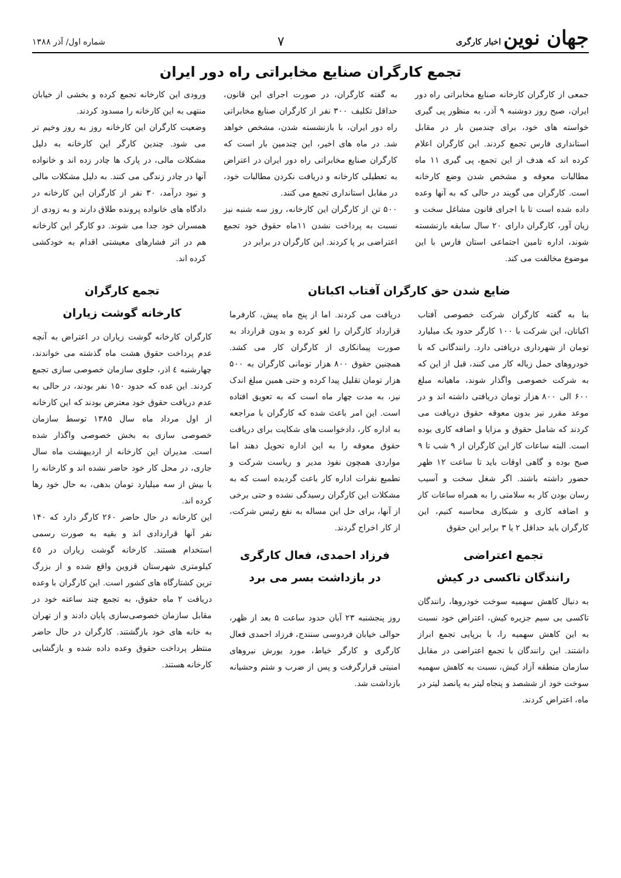جهان نوین اخبار کارگری
۷
شماره اول/ آذر ۱۳۸۸
تجمع کارگران صنایع مخابراتی راه دور ایران
جمعی از کارگران کارخانه صنایع مخابراتی راه دور ایران، صبح روز دوشنبه ۹ آذر، به منظور پی گیری خواسته های خود، برای چندمین بار در مقابل استانداری فارس تجمع کردند. این کارگران اعلام کرده اند که هدف از این تجمع، پی گیری ۱۱ ماه مطالبات معوقه و مشخص شدن وضع کارخانه است. کارگران می گویند در حالی که به آنها وعده داده شده است تا با اجرای قانون مشاغل سخت و زیان آور، کارگران دارای ۲۰ سال سابقه بازنشسته شوند، اداره تامین اجتماعی استان فارس با این موضوع مخالفت می کند.
به گفته کارگران، در صورت اجرای این قانون، حداقل تکلیف ۳۰۰ نفر از کارگران صنایع مخابراتی راه دور ایران، با بازنشسته شدن، مشخص خواهد شد. در ماه های اخیر، این چندمین بار است که کارگران صنایع مخابراتی راه دور ایران در اعتراض به تعطیلی کارخانه و دریافت نکردن مطالبات خود، در مقابل استانداری تجمع می کنند.
۵۰۰ تن از کارگران این کارخانه، روز سه شنبه نیز نسبت به پرداخت نشدن ۱۱ماه حقوق خود تجمع اعتراضی بر پا کردند. این کارگران در برابر در
ورودی این کارخانه تجمع کرده و بخشی از خیابان منتهی به این کارخانه را مسدود کردند.
وضعیت کارگران این کارخانه روز به روز وخیم تر می شود. چندین کارگر این کارخانه به دلیل مشکلات مالی، در پارک ها چادر زده اند و خانواده آنها در چادر زندگی می کنند. به دلیل مشکلات مالی و نبود درآمد، ۳۰ نفر از کارگران این کارخانه در دادگاه های خانواده پرونده طلاق دارند و به زودی از همسران خود جدا می شوند. دو کارگر این کارخانه هم در اثر فشارهای معیشتی اقدام به خودکشی کرده اند.
ضایع شدن حق کارگران آفتاب اکباتان
بنا به گفته کارگران شرکت خصوصی آفتاب اکباتان، این شرکت با ۱۰۰ کارگر حدود یک میلیارد تومان از شهرداری دریافتی دارد. رانندگانی که با خودروهای حمل زباله کار می کنند، قبل از این که به شرکت خصوصی واگذار شوند، ماهیانه مبلغ ۶۰۰ الی ۸۰۰ هزار تومان دریافتی داشته اند و در موعد مقرر نیز بدون معوقه حقوق دریافت می کردند که شامل حقوق و مزایا و اضافه کاری بوده است. البته ساعات کار این کارگران از ۹ شب تا ۹ صبح بوده و گاهی اوقات باید تا ساعت ۱۲ ظهر حضور داشته باشند. اگر شغل سخت و آسیب رسان بودن کار به سلامتی را به همراه ساعات کار و اضافه کاری و شبکاری محاسبه کنیم، این کارگران باید حداقل ۲ یا ۳ برابر این حقوق
تجمع اعتراضی
رانندگان تاکسی در کیش
به دنبال کاهش سهمیه سوخت خودروها، رانندگان تاکسی بی سیم جزیره کیش، اعتراض خود نسبت به این کاهش سهمیه را، با برپایی تجمع ابراز داشتند. این رانندگان با تجمع اعتراضی در مقابل سازمان منطقه آزاد کیش، نسبت به کاهش سهمیه سوخت خود از ششصد و پنجاه لیتر به پانصد لیتر در ماه، اعتراض کردند.
دریافت می کردند. اما از پنج ماه پیش، کارفرما قرارداد کارگران را لغو کرده و بدون قرارداد به صورت پیمانکاری از کارگران کار می کشد. همچنین حقوق ۸۰۰ هزار تومانی کارگران به ۵۰۰ هزار تومان تقلیل پیدا کرده و حتی همین مبلغ اندک نیز، به مدت چهار ماه است که به تعویق افتاده است. این امر باعث شده که کارگران با مراجعه به اداره کار، دادخواست های شکایت برای دریافت حقوق معوقه را به این اداره تحویل دهند اما مواردی همچون نفوذ مدیر و ریاست شرکت و تطمیع نفرات اداره کار باعث گردیده است که به مشکلات این کارگران رسیدگی نشده و حتی برخی از آنها، برای حل این مساله به نفع رئیس شرکت، از کار اخراج گردند.
فرزاد احمدی، فعال کارگری
در بازداشت بسر می برد
روز پنجشنبه ۲۳ آبان حدود ساعت ۵ بعد از ظهر، حوالی خیابان فردوسی سنندج، فرزاد احمدی فعال کارگری و کارگر خیاط، مورد یورش نیروهای امنیتی قرارگرفت و پس از ضرب و شتم وحشیانه بازداشت شد.
تجمع کارگران
کارخانه گوشت زیاران
کارگران کارخانه گوشت زیاران در اعتراض به آنچه عدم پرداخت حقوق هشت ماه گذشته می خواندند، چهارشنبه ٤ اذر، جلوی سازمان خصوصی سازی تجمع کردند. این عده که حدود ۱۵۰ نفر بودند، در حالی به عدم دریافت حقوق خود معترض بودند که این کارخانه از اول مرداد ماه سال ۱۳۸۵ توسط سازمان خصوصی سازی به بخش خصوصی واگذار شده است. مدیران این کارخانه از اردیبهشت ماه سال جاری، در محل کار خود حاضر نشده اند و کارخانه را با بیش از سه میلیارد تومان بدهی، به حال خود رها کرده اند.
این کارخانه در حال حاضر ۲۶۰ کارگر دارد که ۱۴۰ نفر آنها قراردادی اند و بقیه به صورت رسمی استخدام هستند. کارخانه گوشت زیاران در ٤٥ کیلومتری شهرستان قزوین واقع شده و از بزرگ ترین کشتارگاه های کشور است. این کارگران با وعده دریافت ۲ ماه حقوق، به تجمع چند ساعته خود در مقابل سازمان خصوصی‌سازی پایان دادند و از تهران به خانه های خود بازگشتند. کارگران در حال حاضر منتظر پرداخت حقوق وعده داده شده و بازگشایی کارخانه هستند.